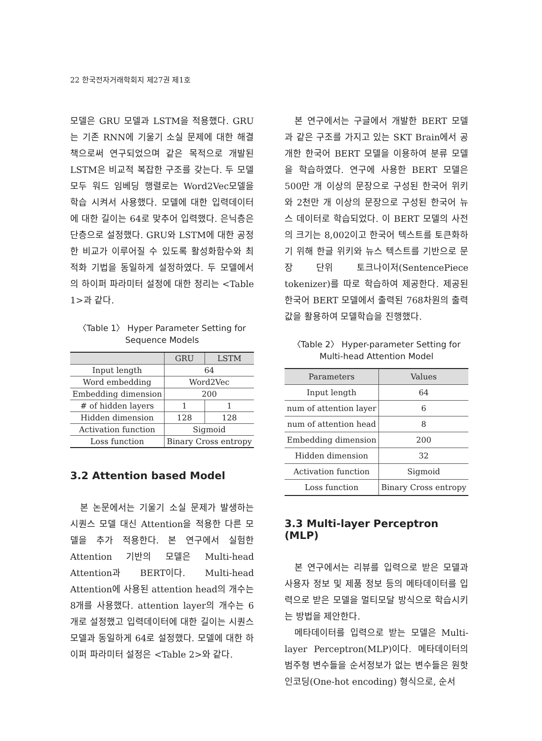22 한국전자거래학회지 제27권 제1호
모델은 GRU 모델과 LSTM을 적용했다. GRU는 기존 RNN에 기울기 소실 문제에 대한 해결책으로써 연구되었으며 같은 목적으로 개발된 LSTM은 비교적 복잡한 구조를 갖는다. 두 모델 모두 워드 임베딩 행렬로는 Word2Vec모델을 학습 시켜서 사용했다. 모델에 대한 입력데이터에 대한 길이는 64로 맞추어 입력했다. 은닉층은 단층으로 설정했다. GRU와 LSTM에 대한 공정한 비교가 이루어질 수 있도록 활성화함수와 최적화 기법을 동일하게 설정하였다. 두 모델에서의 하이퍼 파라미터 설정에 대한 정리는 <Table 1>과 같다.
〈Table 1〉 Hyper Parameter Setting for Sequence Models
| | GRU | LSTM |
| --- | --- | --- |
| Input length | 64 | |
| Word embedding | Word2Vec | |
| Embedding dimension | 200 | |
| # of hidden layers | 1 | 1 |
| Hidden dimension | 128 | 128 |
| Activation function | Sigmoid | |
| Loss function | Binary Cross entropy | |
3.2 Attention based Model
본 논문에서는 기울기 소실 문제가 발생하는 시퀀스 모델 대신 Attention을 적용한 다른 모델을 추가 적용한다. 본 연구에서 실험한 Attention 기반의 모델은 Multi-head Attention과 BERT이다. Multi-head Attention에 사용된 attention head의 개수는 8개를 사용했다. attention layer의 개수는 6개로 설정했고 입력데이터에 대한 길이는 시퀀스 모델과 동일하게 64로 설정했다. 모델에 대한 하이퍼 파라미터 설정은 <Table 2>와 같다.
본 연구에서는 구글에서 개발한 BERT 모델과 같은 구조를 가지고 있는 SKT Brain에서 공개한 한국어 BERT 모델을 이용하여 분류 모델을 학습하였다. 연구에 사용한 BERT 모델은 500만 개 이상의 문장으로 구성된 한국어 위키와 2천만 개 이상의 문장으로 구성된 한국어 뉴스 데이터로 학습되었다. 이 BERT 모델의 사전의 크기는 8,002이고 한국어 텍스트를 토큰화하기 위해 한글 위키와 뉴스 텍스트를 기반으로 문장 단위 토크나이저(SentencePiece tokenizer)를 따로 학습하여 제공한다. 제공된 한국어 BERT 모델에서 출력된 768차원의 출력값을 활용하여 모델학습을 진행했다.
〈Table 2〉 Hyper-parameter Setting for Multi-head Attention Model
| Parameters | Values |
| --- | --- |
| Input length | 64 |
| num of attention layer | 6 |
| num of attention head | 8 |
| Embedding dimension | 200 |
| Hidden dimension | 32 |
| Activation function | Sigmoid |
| Loss function | Binary Cross entropy |
3.3 Multi-layer Perceptron (MLP)
본 연구에서는 리뷰를 입력으로 받은 모델과 사용자 정보 및 제품 정보 등의 메타데이터를 입력으로 받은 모델을 멀티모달 방식으로 학습시키는 방법을 제안한다.
메타데이터를 입력으로 받는 모델은 Multi-layer Perceptron(MLP)이다. 메타데이터의 범주형 변수들을 순서정보가 없는 변수들은 원핫 인코딩(One-hot encoding) 형식으로, 순서